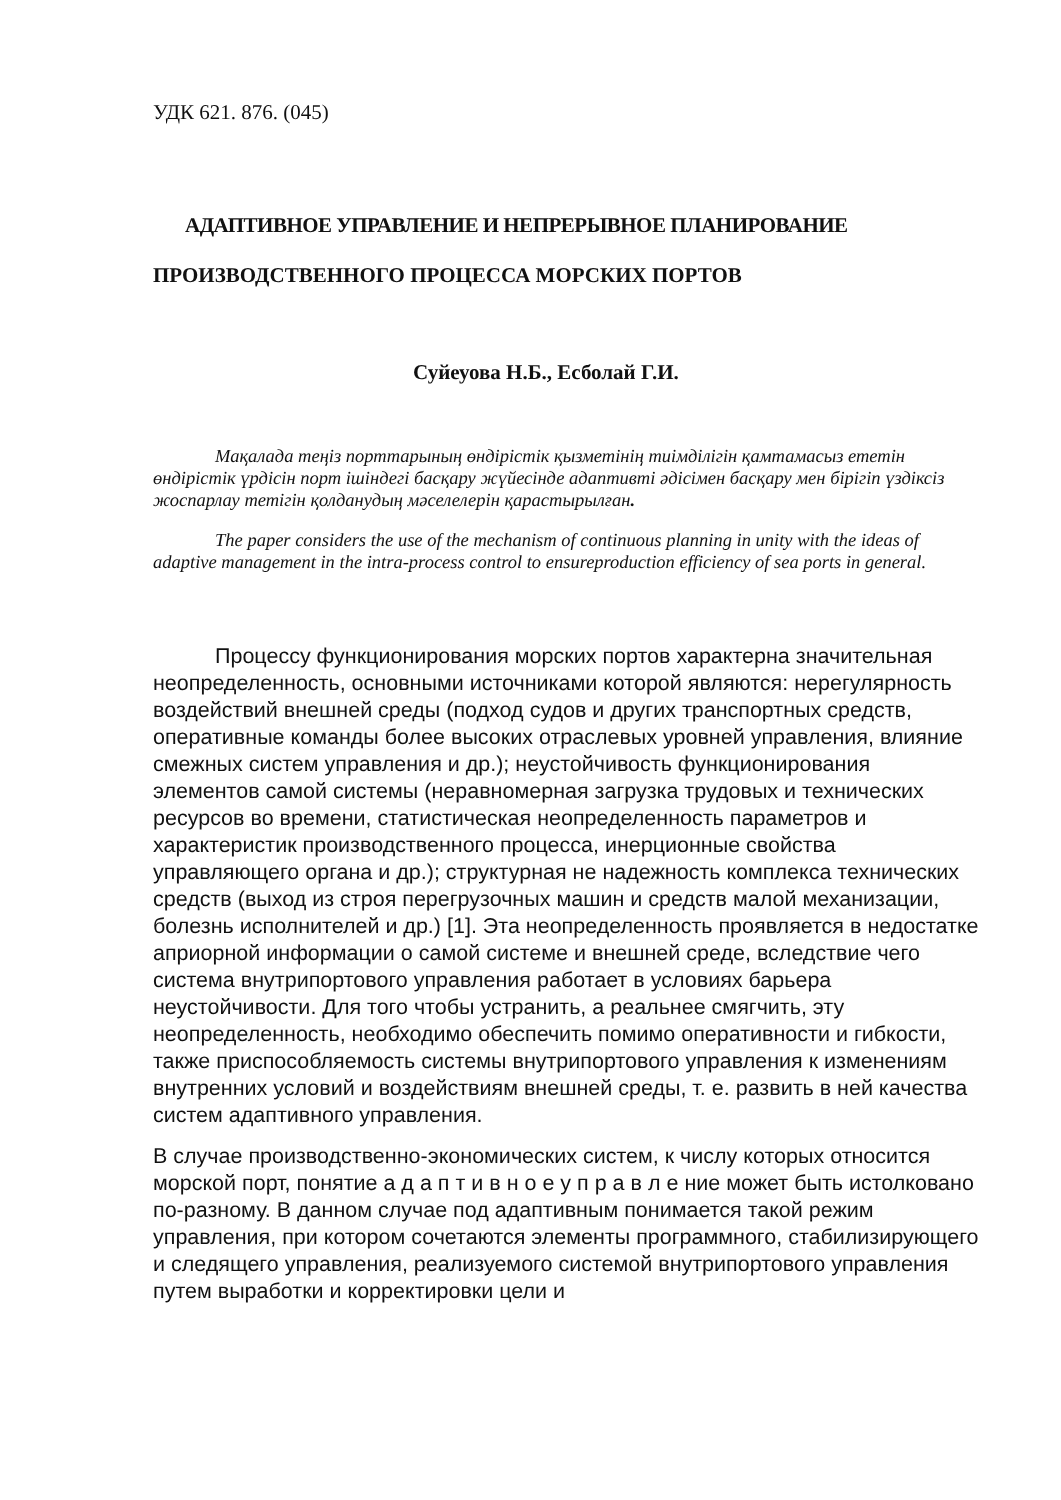УДК 621. 876. (045)
АДАПТИВНОЕ УПРАВЛЕНИЕ И НЕПРЕРЫВНОЕ ПЛАНИРОВАНИЕ
ПРОИЗВОДСТВЕННОГО ПРОЦЕССА МОРСКИХ ПОРТОВ
Суйеуова Н.Б., Есболай Г.И.
Мақалада теңіз порттарының өндірістік қызметінің тиімділігін қамтамасыз ететін өндірістік үрдісін порт ішіндегі басқару жүйесінде адаптивті әдісімен басқару мен бірігіп үздіксіз жоспарлау тетігін қолданудың мәселелерін қарастырылған.
The paper considers the use of the mechanism of continuous planning in unity with the ideas of adaptive management in the intra-process control to ensureproduction efficiency of sea ports in general.
Процессу функционирования морских портов характерна значительная неопределенность, основными источниками которой являются: нерегулярность воздействий внешней среды (подход судов и других транспортных средств, оперативные команды более высоких отраслевых уровней управления, влияние смежных систем управления и др.); неустойчивость функционирования элементов самой системы (неравномерная загрузка трудовых и технических ресурсов во времени, статистическая неопределенность параметров и характеристик производственного процесса, инерционные свойства управляющего органа и др.); структурная не надежность комплекса технических средств (выход из строя перегрузочных машин и средств малой механизации, болезнь исполнителей и др.) [1]. Эта неопределенность проявляется в недостатке априорной информации о самой системе и внешней среде, вследствие чего система внутрипортового управления работает в условиях барьера неустойчивости. Для того чтобы устранить, а реальнее смягчить, эту неопределенность, необходимо обеспечить помимо оперативности и гибкости, также приспособляемость системы внутрипортового управления к изменениям внутренних условий и воздействиям внешней среды, т. е. развить в ней качества систем адаптивного управления.
В случае производственно-экономических систем, к числу которых относится морской порт, понятие а д а п т и в н о е у п р а в л е ние может быть истолковано по-разному. В данном случае под адаптивным понимается такой режим управления, при котором сочетаются элементы программного, стабилизирующего и следящего управления, реализуемого системой внутрипортового управления путем выработки и корректировки цели и